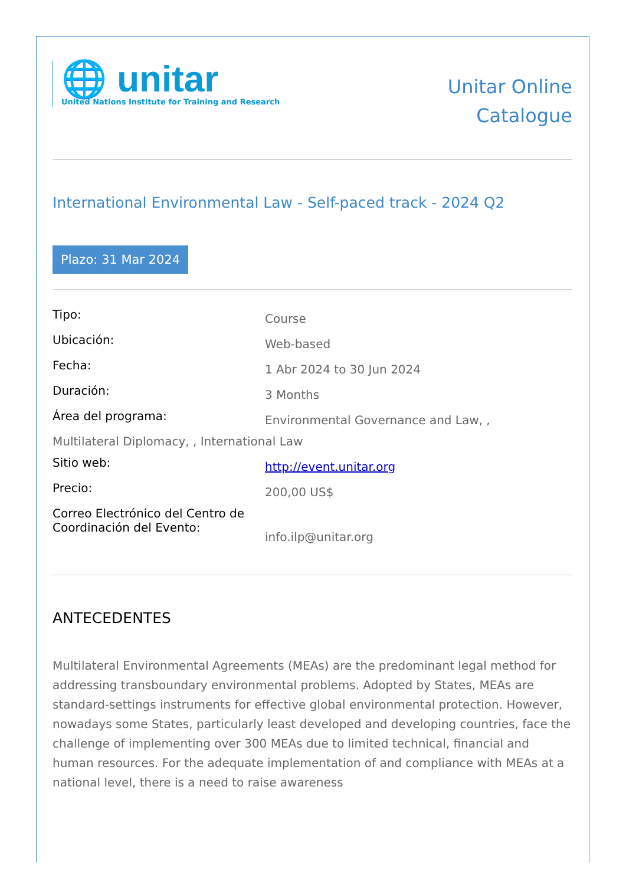🌐 unitar
United Nations Institute for Training and Research
Unitar Online
Catalogue
International Environmental Law - Self-paced track - 2024 Q2
Plazo: 31 Mar 2024
| Tipo: | Course |
| Ubicación: | Web-based |
| Fecha: | 1 Abr 2024 to 30 Jun 2024 |
| Duración: | 3 Months |
| Área del programa: | Environmental Governance and Law, , |
| Multilateral Diplomacy, , International Law | |
| Sitio web: | http://event.unitar.org |
| Precio: | 200,00 US$ |
| Correo Electrónico del Centro de Coordinación del Evento: | info.ilp@unitar.org |
ANTECEDENTES
Multilateral Environmental Agreements (MEAs) are the predominant legal method for addressing transboundary environmental problems. Adopted by States, MEAs are standard-settings instruments for effective global environmental protection. However, nowadays some States, particularly least developed and developing countries, face the challenge of implementing over 300 MEAs due to limited technical, financial and human resources. For the adequate implementation of and compliance with MEAs at a national level, there is a need to raise awareness